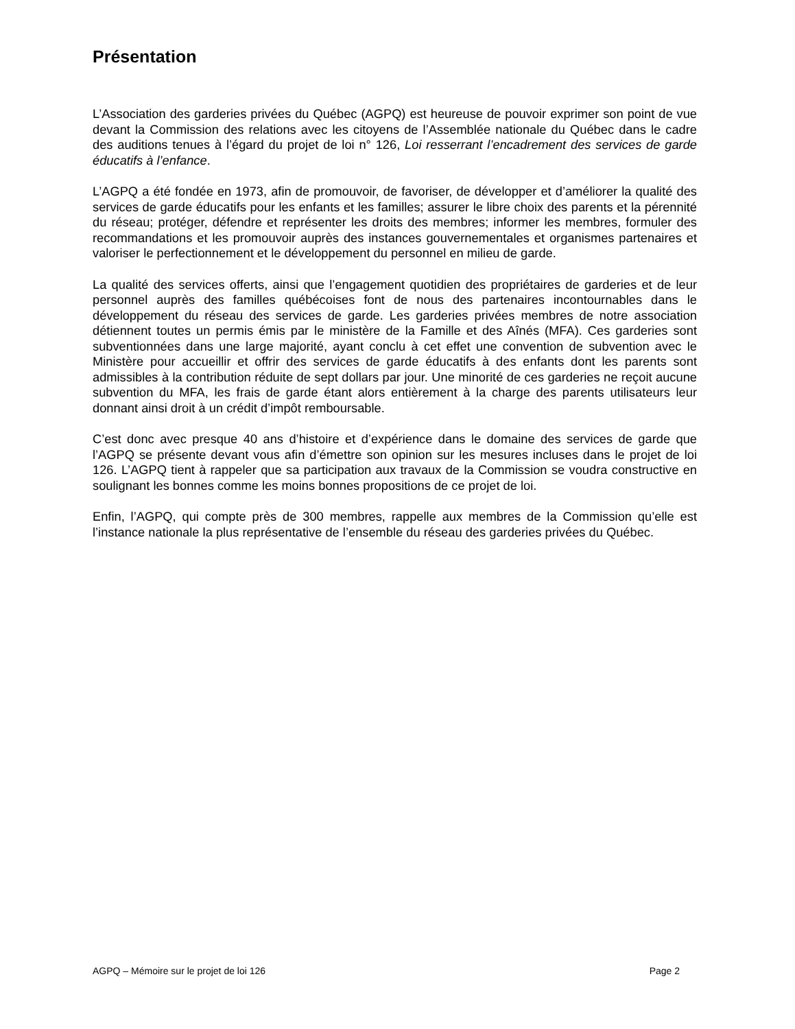Présentation
L’Association des garderies privées du Québec (AGPQ) est heureuse de pouvoir exprimer son point de vue devant la Commission des relations avec les citoyens de l’Assemblée nationale du Québec dans le cadre des auditions tenues à l’égard du projet de loi n° 126, Loi resserrant l’encadrement des services de garde éducatifs à l’enfance.
L’AGPQ a été fondée en 1973, afin de promouvoir, de favoriser, de développer et d’améliorer la qualité des services de garde éducatifs pour les enfants et les familles; assurer le libre choix des parents et la pérennité du réseau; protéger, défendre et représenter les droits des membres; informer les membres, formuler des recommandations et les promouvoir auprès des instances gouvernementales et organismes partenaires et valoriser le perfectionnement et le développement du personnel en milieu de garde.
La qualité des services offerts, ainsi que l’engagement quotidien des propriétaires de garderies et de leur personnel auprès des familles québécoises font de nous des partenaires incontournables dans le développement du réseau des services de garde. Les garderies privées membres de notre association détiennent toutes un permis émis par le ministère de la Famille et des Aînés (MFA). Ces garderies sont subventionnées dans une large majorité, ayant conclu à cet effet une convention de subvention avec le Ministère pour accueillir et offrir des services de garde éducatifs à des enfants dont les parents sont admissibles à la contribution réduite de sept dollars par jour. Une minorité de ces garderies ne reçoit aucune subvention du MFA, les frais de garde étant alors entièrement à la charge des parents utilisateurs leur donnant ainsi droit à un crédit d’impôt remboursable.
C’est donc avec presque 40 ans d’histoire et d’expérience dans le domaine des services de garde que l’AGPQ se présente devant vous afin d’émettre son opinion sur les mesures incluses dans le projet de loi 126. L’AGPQ tient à rappeler que sa participation aux travaux de la Commission se voudra constructive en soulignant les bonnes comme les moins bonnes propositions de ce projet de loi.
Enfin, l’AGPQ, qui compte près de 300 membres, rappelle aux membres de la Commission qu’elle est l’instance nationale la plus représentative de l’ensemble du réseau des garderies privées du Québec.
AGPQ – Mémoire sur le projet de loi 126 Page 2